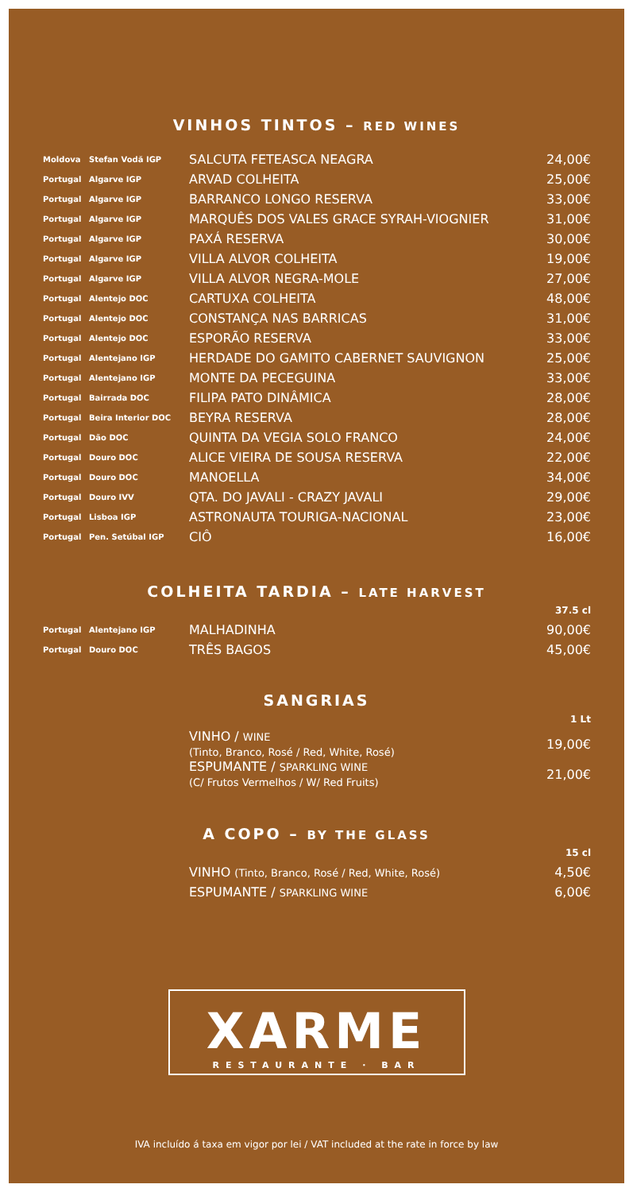VINHOS TINTOS – RED WINES
| Moldova | Stefan Vodă IGP | SALCUTA FETEASCA NEAGRA | 24,00€ |
| Portugal | Algarve IGP | ARVAD COLHEITA | 25,00€ |
| Portugal | Algarve IGP | BARRANCO LONGO RESERVA | 33,00€ |
| Portugal | Algarve IGP | MARQUÊS DOS VALES GRACE SYRAH-VIOGNIER | 31,00€ |
| Portugal | Algarve IGP | PAXÁ RESERVA | 30,00€ |
| Portugal | Algarve IGP | VILLA ALVOR COLHEITA | 19,00€ |
| Portugal | Algarve IGP | VILLA ALVOR NEGRA-MOLE | 27,00€ |
| Portugal | Alentejo DOC | CARTUXA COLHEITA | 48,00€ |
| Portugal | Alentejo DOC | CONSTANÇA NAS BARRICAS | 31,00€ |
| Portugal | Alentejo DOC | ESPORÃO RESERVA | 33,00€ |
| Portugal | Alentejano IGP | HERDADE DO GAMITO CABERNET SAUVIGNON | 25,00€ |
| Portugal | Alentejano IGP | MONTE DA PECEGUINA | 33,00€ |
| Portugal | Bairrada DOC | FILIPA PATO DINÂMICA | 28,00€ |
| Portugal | Beira Interior DOC | BEYRA RESERVA | 28,00€ |
| Portugal | Dão DOC | QUINTA DA VEGIA SOLO FRANCO | 24,00€ |
| Portugal | Douro DOC | ALICE VIEIRA DE SOUSA RESERVA | 22,00€ |
| Portugal | Douro DOC | MANOELLA | 34,00€ |
| Portugal | Douro IVV | QTA. DO JAVALI - CRAZY JAVALI | 29,00€ |
| Portugal | Lisboa IGP | ASTRONAUTA TOURIGA-NACIONAL | 23,00€ |
| Portugal | Pen. Setúbal IGP | CIÔ | 16,00€ |
COLHEITA TARDIA – LATE HARVEST
| | | | 37.5 cl |
| Portugal | Alentejano IGP | MALHADINHA | 90,00€ |
| Portugal | Douro DOC | TRÊS BAGOS | 45,00€ |
SANGRIAS
| | | | 1 Lt |
| | | VINHO / WINE (Tinto, Branco, Rosé / Red, White, Rosé) | 19,00€ |
| | | ESPUMANTE / SPARKLING WINE (C/ Frutos Vermelhos / W/ Red Fruits) | 21,00€ |
A COPO – BY THE GLASS
| | | | 15 cl |
| | | VINHO (Tinto, Branco, Rosé / Red, White, Rosé) | 4,50€ |
| | | ESPUMANTE / SPARKLING WINE | 6,00€ |
XARME
RESTAURANTE · BAR
IVA incluído á taxa em vigor por lei / VAT included at the rate in force by law